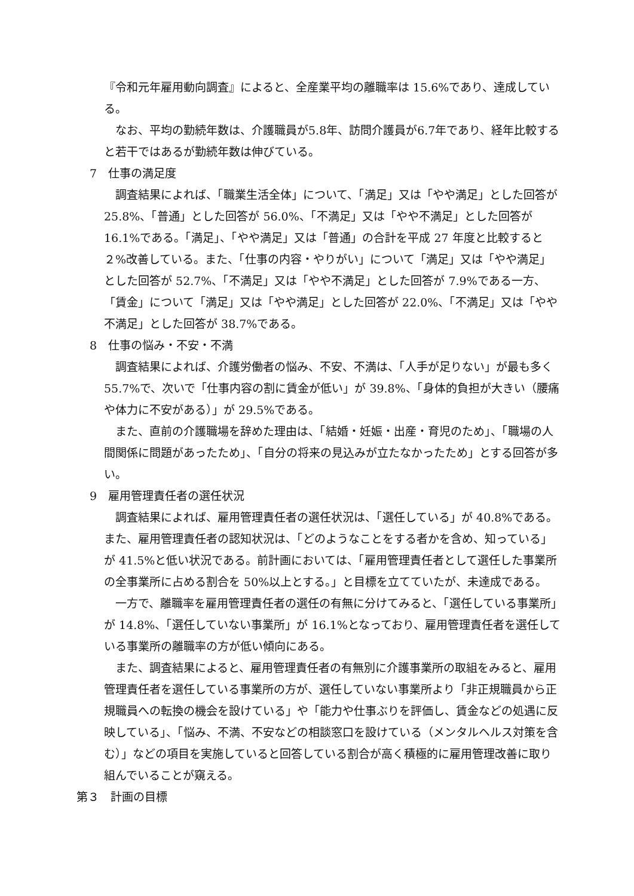『令和元年雇用動向調査』によると、全産業平均の離職率は 15.6%であり、達成している。
なお、平均の勤続年数は、介護職員が5.8年、訪問介護員が6.7年であり、経年比較すると若干ではあるが勤続年数は伸びている。
7　仕事の満足度
調査結果によれば、「職業生活全体」について、「満足」又は「やや満足」とした回答が 25.8%、「普通」とした回答が 56.0%、「不満足」又は「やや不満足」とした回答が 16.1%である。「満足」、「やや満足」又は「普通」の合計を平成 27 年度と比較すると２%改善している。また、「仕事の内容・やりがい」について「満足」又は「やや満足」とした回答が 52.7%、「不満足」又は「やや不満足」とした回答が 7.9%である一方、「賃金」について「満足」又は「やや満足」とした回答が 22.0%、「不満足」又は「やや不満足」とした回答が 38.7%である。
8　仕事の悩み・不安・不満
調査結果によれば、介護労働者の悩み、不安、不満は、「人手が足りない」が最も多く 55.7%で、次いで「仕事内容の割に賃金が低い」が 39.8%、「身体的負担が大きい（腰痛や体力に不安がある）」が 29.5%である。
また、直前の介護職場を辞めた理由は、「結婚・妊娠・出産・育児のため」、「職場の人間関係に問題があったため」、「自分の将来の見込みが立たなかったため」とする回答が多い。
9　雇用管理責任者の選任状況
調査結果によれば、雇用管理責任者の選任状況は、「選任している」が 40.8%である。また、雇用管理責任者の認知状況は、「どのようなことをする者かを含め、知っている」が 41.5%と低い状況である。前計画においては、「雇用管理責任者として選任した事業所の全事業所に占める割合を 50%以上とする。」と目標を立てていたが、未達成である。
一方で、離職率を雇用管理責任者の選任の有無に分けてみると、「選任している事業所」が 14.8%、「選任していない事業所」が 16.1%となっており、雇用管理責任者を選任している事業所の離職率の方が低い傾向にある。
また、調査結果によると、雇用管理責任者の有無別に介護事業所の取組をみると、雇用管理責任者を選任している事業所の方が、選任していない事業所より「非正規職員から正規職員への転換の機会を設けている」や「能力や仕事ぶりを評価し、賃金などの処遇に反映している」、「悩み、不満、不安などの相談窓口を設けている（メンタルヘルス対策を含む）」などの項目を実施していると回答している割合が高く積極的に雇用管理改善に取り組んでいることが窺える。
第３　計画の目標